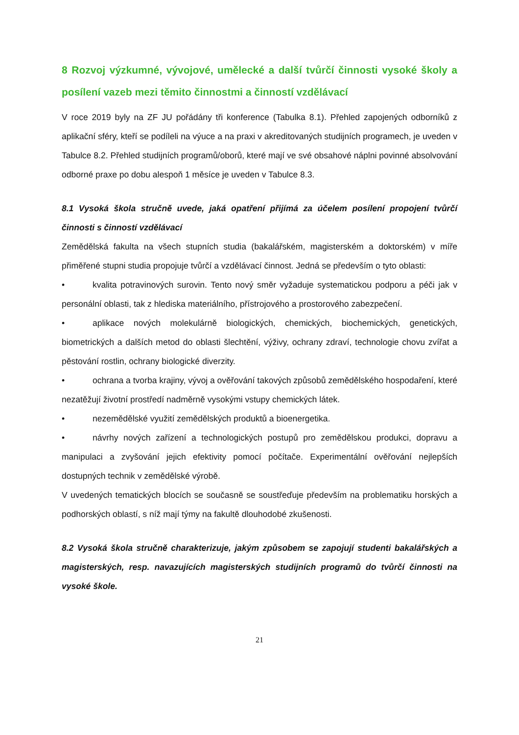8 Rozvoj výzkumné, vývojové, umělecké a další tvůrčí činnosti vysoké školy a posílení vazeb mezi těmito činnostmi a činností vzdělávací
V roce 2019 byly na ZF JU pořádány tři konference (Tabulka 8.1). Přehled zapojených odborníků z aplikační sféry, kteří se podíleli na výuce a na praxi v akreditovaných studijních programech, je uveden v Tabulce 8.2. Přehled studijních programů/oborů, které mají ve své obsahové náplni povinné absolvování odborné praxe po dobu alespoň 1 měsíce je uveden v Tabulce 8.3.
8.1 Vysoká škola stručně uvede, jaká opatření přijímá za účelem posílení propojení tvůrčí činnosti s činností vzdělávací
Zemědělská fakulta na všech stupních studia (bakalářském, magisterském a doktorském) v míře přiměřené stupni studia propojuje tvůrčí a vzdělávací činnost. Jedná se především o tyto oblasti:
• kvalita potravinových surovin. Tento nový směr vyžaduje systematickou podporu a péči jak v personální oblasti, tak z hlediska materiálního, přístrojového a prostorového zabezpečení.
• aplikace nových molekulárně biologických, chemických, biochemických, genetických, biometrických a dalších metod do oblasti šlechtění, výživy, ochrany zdraví, technologie chovu zvířat a pěstování rostlin, ochrany biologické diverzity.
• ochrana a tvorba krajiny, vývoj a ověřování takových způsobů zemědělského hospodaření, které nezatěžují životní prostředí nadměrně vysokými vstupy chemických látek.
• nezemědělské využití zemědělských produktů a bioenergetika.
• návrhy nových zařízení a technologických postupů pro zemědělskou produkci, dopravu a manipulaci a zvyšování jejich efektivity pomocí počítače. Experimentální ověřování nejlepších dostupných technik v zemědělské výrobě.
V uvedených tematických blocích se současně se soustřeďuje především na problematiku horských a podhorských oblastí, s níž mají týmy na fakultě dlouhodobé zkušenosti.
8.2 Vysoká škola stručně charakterizuje, jakým způsobem se zapojují studenti bakalářských a magisterských, resp. navazujících magisterských studijních programů do tvůrčí činnosti na vysoké škole.
21